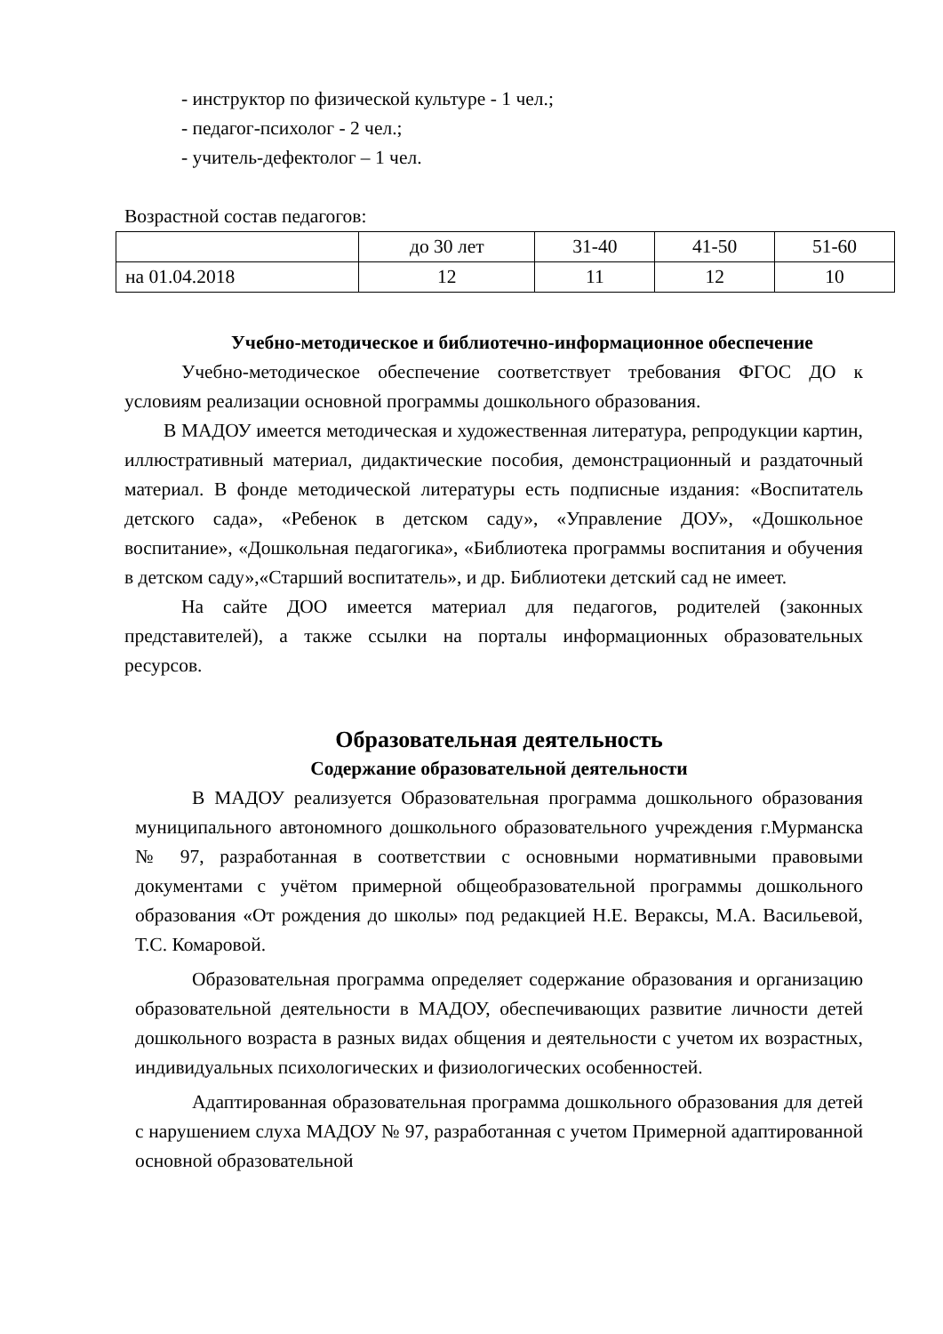- инструктор по физической культуре - 1 чел.;
- педагог-психолог - 2 чел.;
- учитель-дефектолог – 1 чел.
Возрастной состав педагогов:
| | до 30 лет | 31-40 | 41-50 | 51-60 |
| на 01.04.2018 | 12 | 11 | 12 | 10 |
Учебно-методическое и библиотечно-информационное обеспечение
Учебно-методическое обеспечение соответствует требования ФГОС ДО к условиям реализации основной программы дошкольного образования.
В МАДОУ имеется методическая и художественная литература, репродукции картин, иллюстративный материал, дидактические пособия, демонстрационный и раздаточный материал. В фонде методической литературы есть подписные издания: «Воспитатель детского сада», «Ребенок в детском саду», «Управление ДОУ», «Дошкольное воспитание», «Дошкольная педагогика», «Библиотека программы воспитания и обучения в детском саду»,«Старший воспитатель», и др. Библиотеки детский сад не имеет.
На сайте ДОО имеется материал для педагогов, родителей (законных представителей), а также ссылки на порталы информационных образовательных ресурсов.
Образовательная деятельность
Содержание образовательной деятельности
В МАДОУ реализуется Образовательная программа дошкольного образования муниципального автономного дошкольного образовательного учреждения г.Мурманска № 97, разработанная в соответствии с основными нормативными правовыми документами с учётом примерной общеобразовательной программы дошкольного образования «От рождения до школы» под редакцией Н.Е. Вераксы, М.А. Васильевой, Т.С. Комаровой.
Образовательная программа определяет содержание образования и организацию образовательной деятельности в МАДОУ, обеспечивающих развитие личности детей дошкольного возраста в разных видах общения и деятельности с учетом их возрастных, индивидуальных психологических и физиологических особенностей.
Адаптированная образовательная программа дошкольного образования для детей с нарушением слуха МАДОУ № 97, разработанная с учетом Примерной адаптированной основной образовательной